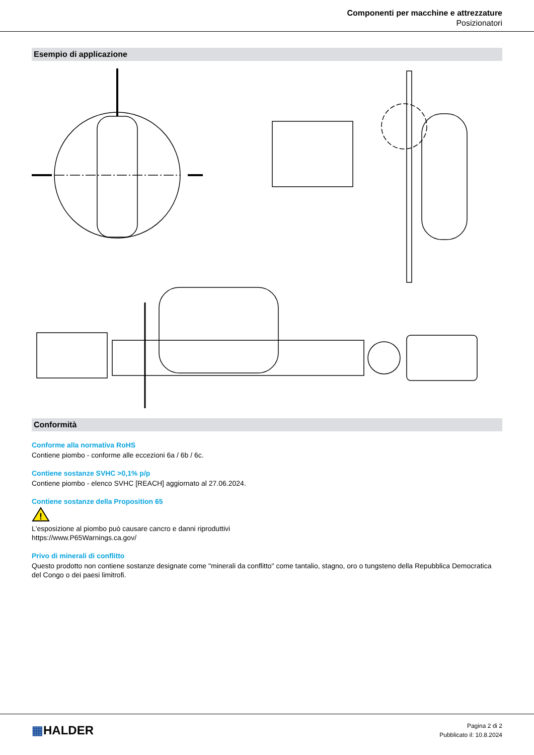Componenti per macchine e attrezzature
Posizionatori
Esempio di applicazione
Conformità
Conforme alla normativa RoHS
Contiene piombo - conforme alle eccezioni 6a / 6b / 6c.
Contiene sostanze SVHC >0,1% p/p
Contiene piombo - elenco SVHC [REACH] aggiornato al 27.06.2024.
Contiene sostanze della Proposition 65
!
L'esposizione al piombo può causare cancro e danni riproduttivi
https://www.P65Warnings.ca.gov/
Privo di minerali di conflitto
Questo prodotto non contiene sostanze designate come "minerali da conflitto" come tantalio, stagno, oro o tungsteno della Repubblica Democratica del Congo o dei paesi limitrofi.
▦HALDER
Pagina 2 di 2
Pubblicato il: 10.8.2024